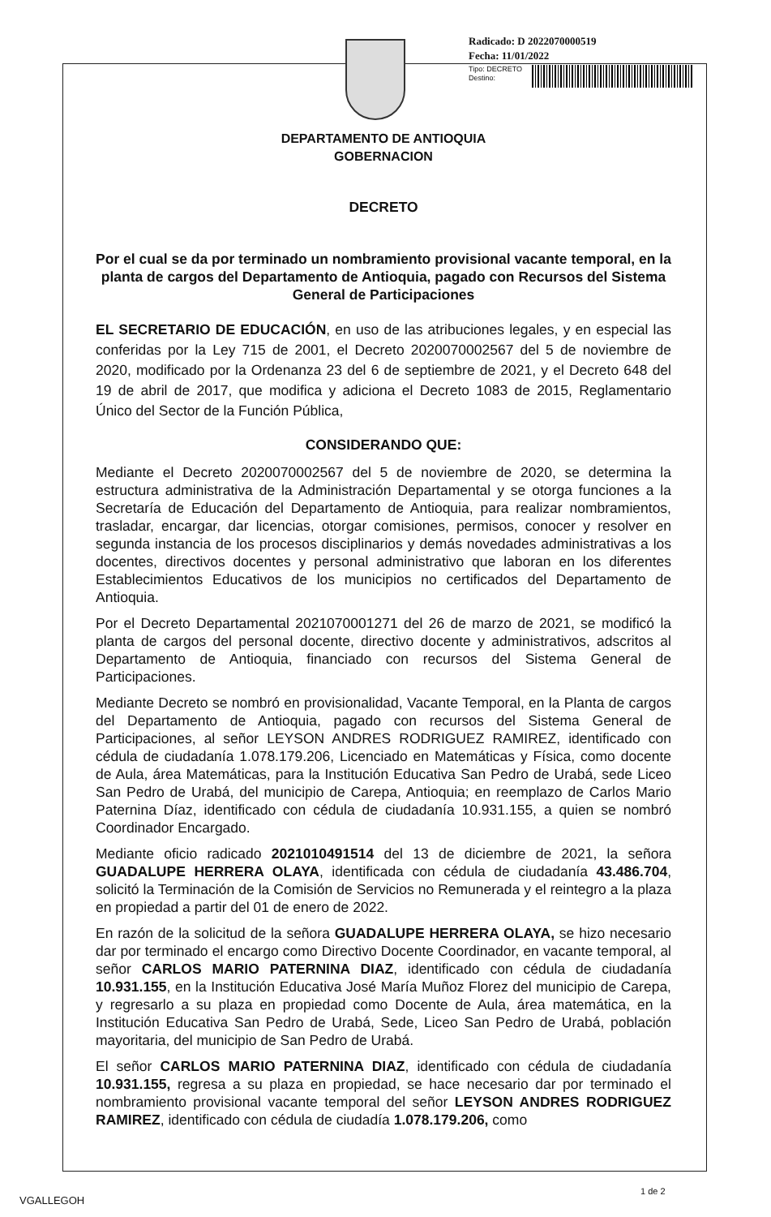Radicado: D 2022070000519
Fecha: 11/01/2022
Tipo: DECRETO
Destino:
DEPARTAMENTO DE ANTIOQUIA
GOBERNACION
DECRETO
Por el cual se da por terminado un nombramiento provisional vacante temporal, en la planta de cargos del Departamento de Antioquia, pagado con Recursos del Sistema General de Participaciones
EL SECRETARIO DE EDUCACIÓN, en uso de las atribuciones legales, y en especial las conferidas por la Ley 715 de 2001, el Decreto 2020070002567 del 5 de noviembre de 2020, modificado por la Ordenanza 23 del 6 de septiembre de 2021, y el Decreto 648 del 19 de abril de 2017, que modifica y adiciona el Decreto 1083 de 2015, Reglamentario Único del Sector de la Función Pública,
CONSIDERANDO QUE:
Mediante el Decreto 2020070002567 del 5 de noviembre de 2020, se determina la estructura administrativa de la Administración Departamental y se otorga funciones a la Secretaría de Educación del Departamento de Antioquia, para realizar nombramientos, trasladar, encargar, dar licencias, otorgar comisiones, permisos, conocer y resolver en segunda instancia de los procesos disciplinarios y demás novedades administrativas a los docentes, directivos docentes y personal administrativo que laboran en los diferentes Establecimientos Educativos de los municipios no certificados del Departamento de Antioquia.
Por el Decreto Departamental 2021070001271 del 26 de marzo de 2021, se modificó la planta de cargos del personal docente, directivo docente y administrativos, adscritos al Departamento de Antioquia, financiado con recursos del Sistema General de Participaciones.
Mediante Decreto se nombró en provisionalidad, Vacante Temporal, en la Planta de cargos del Departamento de Antioquia, pagado con recursos del Sistema General de Participaciones, al señor LEYSON ANDRES RODRIGUEZ RAMIREZ, identificado con cédula de ciudadanía 1.078.179.206, Licenciado en Matemáticas y Física, como docente de Aula, área Matemáticas, para la Institución Educativa San Pedro de Urabá, sede Liceo San Pedro de Urabá, del municipio de Carepa, Antioquia; en reemplazo de Carlos Mario Paternina Díaz, identificado con cédula de ciudadanía 10.931.155, a quien se nombró Coordinador Encargado.
Mediante oficio radicado 2021010491514 del 13 de diciembre de 2021, la señora GUADALUPE HERRERA OLAYA, identificada con cédula de ciudadanía 43.486.704, solicitó la Terminación de la Comisión de Servicios no Remunerada y el reintegro a la plaza en propiedad a partir del 01 de enero de 2022.
En razón de la solicitud de la señora GUADALUPE HERRERA OLAYA, se hizo necesario dar por terminado el encargo como Directivo Docente Coordinador, en vacante temporal, al señor CARLOS MARIO PATERNINA DIAZ, identificado con cédula de ciudadanía 10.931.155, en la Institución Educativa José María Muñoz Florez del municipio de Carepa, y regresarlo a su plaza en propiedad como Docente de Aula, área matemática, en la Institución Educativa San Pedro de Urabá, Sede, Liceo San Pedro de Urabá, población mayoritaria, del municipio de San Pedro de Urabá.
El señor CARLOS MARIO PATERNINA DIAZ, identificado con cédula de ciudadanía 10.931.155, regresa a su plaza en propiedad, se hace necesario dar por terminado el nombramiento provisional vacante temporal del señor LEYSON ANDRES RODRIGUEZ RAMIREZ, identificado con cédula de ciudadía 1.078.179.206, como
VGALLEGOH
1 de 2